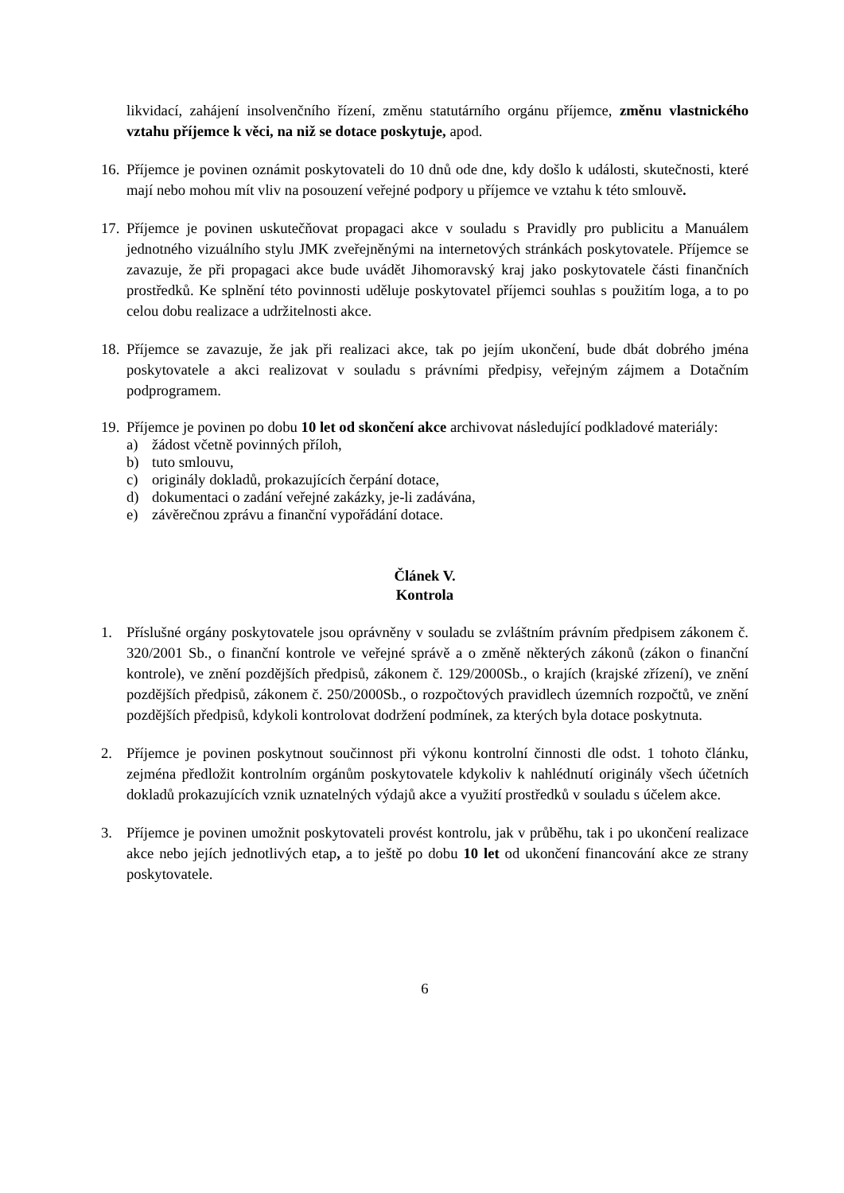likvidací, zahájení insolvenčního řízení, změnu statutárního orgánu příjemce, změnu vlastnického vztahu příjemce k věci, na niž se dotace poskytuje, apod.
16.
Příjemce je povinen oznámit poskytovateli do 10 dnů ode dne, kdy došlo k události, skutečnosti, které mají nebo mohou mít vliv na posouzení veřejné podpory u příjemce ve vztahu k této smlouvě.
17.
Příjemce je povinen uskutečňovat propagaci akce v souladu s Pravidly pro publicitu a Manuálem jednotného vizuálního stylu JMK zveřejněnými na internetových stránkách poskytovatele. Příjemce se zavazuje, že při propagaci akce bude uvádět Jihomoravský kraj jako poskytovatele části finančních prostředků. Ke splnění této povinnosti uděluje poskytovatel příjemci souhlas s použitím loga, a to po celou dobu realizace a udržitelnosti akce.
18.
Příjemce se zavazuje, že jak při realizaci akce, tak po jejím ukončení, bude dbát dobrého jména poskytovatele a akci realizovat v souladu s právními předpisy, veřejným zájmem a Dotačním podprogramem.
19.
Příjemce je povinen po dobu 10 let od skončení akce archivovat následující podkladové materiály:
a) žádost včetně povinných příloh,
b) tuto smlouvu,
c) originály dokladů, prokazujících čerpání dotace,
d) dokumentaci o zadání veřejné zakázky, je-li zadávána,
e) závěrečnou zprávu a finanční vypořádání dotace.
Článek V.
Kontrola
1. Příslušné orgány poskytovatele jsou oprávněny v souladu se zvláštním právním předpisem zákonem č. 320/2001 Sb., o finanční kontrole ve veřejné správě a o změně některých zákonů (zákon o finanční kontrole), ve znění pozdějších předpisů, zákonem č. 129/2000Sb., o krajích (krajské zřízení), ve znění pozdějších předpisů, zákonem č. 250/2000Sb., o rozpočtových pravidlech územních rozpočtů, ve znění pozdějších předpisů, kdykoli kontrolovat dodržení podmínek, za kterých byla dotace poskytnuta.
2. Příjemce je povinen poskytnout součinnost při výkonu kontrolní činnosti dle odst. 1 tohoto článku, zejména předložit kontrolním orgánům poskytovatele kdykoliv k nahlédnutí originály všech účetních dokladů prokazujících vznik uznatelných výdajů akce a využití prostředků v souladu s účelem akce.
3. Příjemce je povinen umožnit poskytovateli provést kontrolu, jak v průběhu, tak i po ukončení realizace akce nebo jejích jednotlivých etap, a to ještě po dobu 10 let od ukončení financování akce ze strany poskytovatele.
6